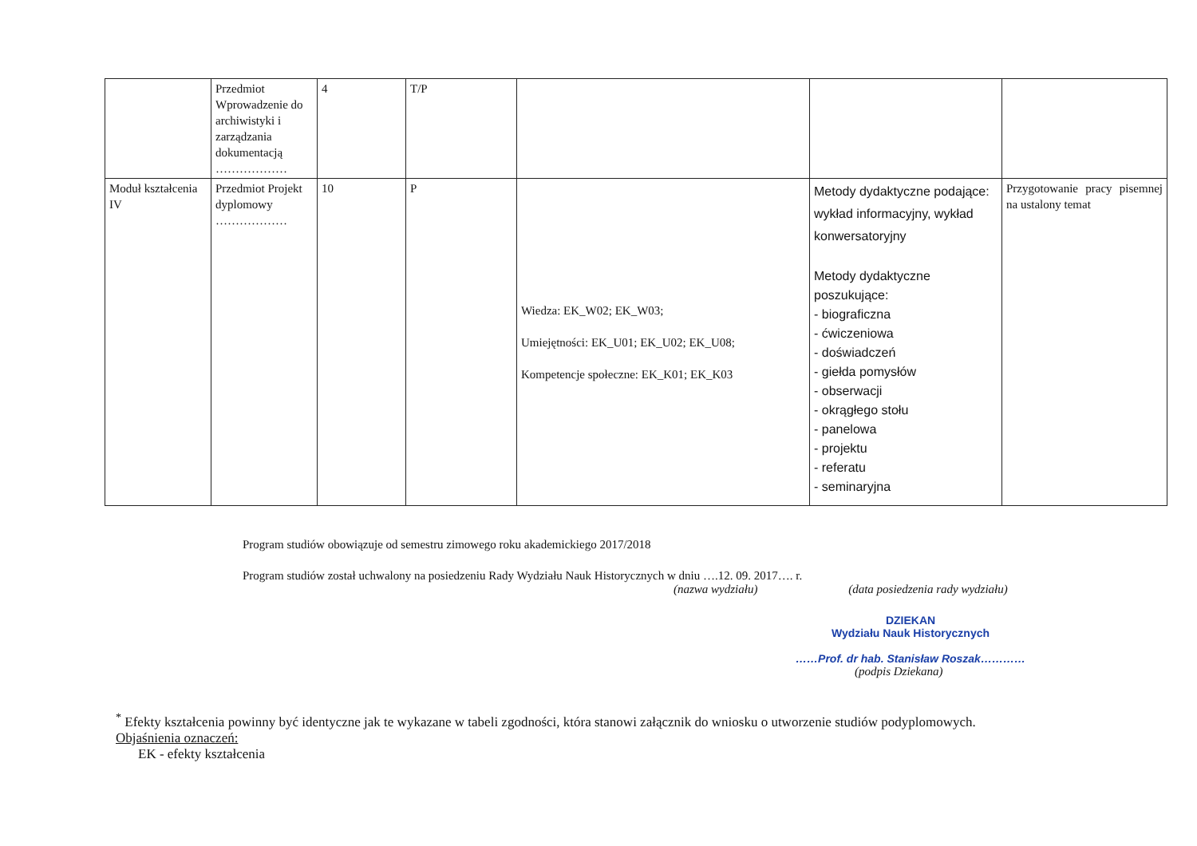| | Przedmiot Wprowadzenie do archiwistyki i zarządzania dokumentacją ……………… | 4 | T/P | | | |
| Moduł kształcenia IV | Przedmiot Projekt dyplomowy ……………… | 10 | P | Wiedza: EK_W02; EK_W03; Umiejętności: EK_U01; EK_U02; EK_U08; Kompetencje społeczne: EK_K01; EK_K03 | Metody dydaktyczne podające: wykład informacyjny, wykład konwersatoryjny Metody dydaktyczne poszukujące: - biograficzna - ćwiczeniowa - doświadczeń - giełda pomysłów - obserwacji - okrągłego stołu - panelowa - projektu - referatu - seminaryjna | Przygotowanie pracy pisemnej na ustalony temat |
Program studiów obowiązuje od semestru zimowego roku akademickiego 2017/2018
Program studiów został uchwalony na posiedzeniu Rady Wydziału Nauk Historycznych w dniu ….12. 09. 2017…. r.
(nazwa wydziału) (data posiedzenia rady wydziału)
DZIEKAN
Wydziału Nauk Historycznych
……Prof. dr hab. Stanisław Roszak…………
(podpis Dziekana)
<sup>*</sup> Efekty kształcenia powinny być identyczne jak te wykazane w tabeli zgodności, która stanowi załącznik do wniosku o utworzenie studiów podyplomowych.
Objaśnienia oznaczeń:
EK - efekty kształcenia